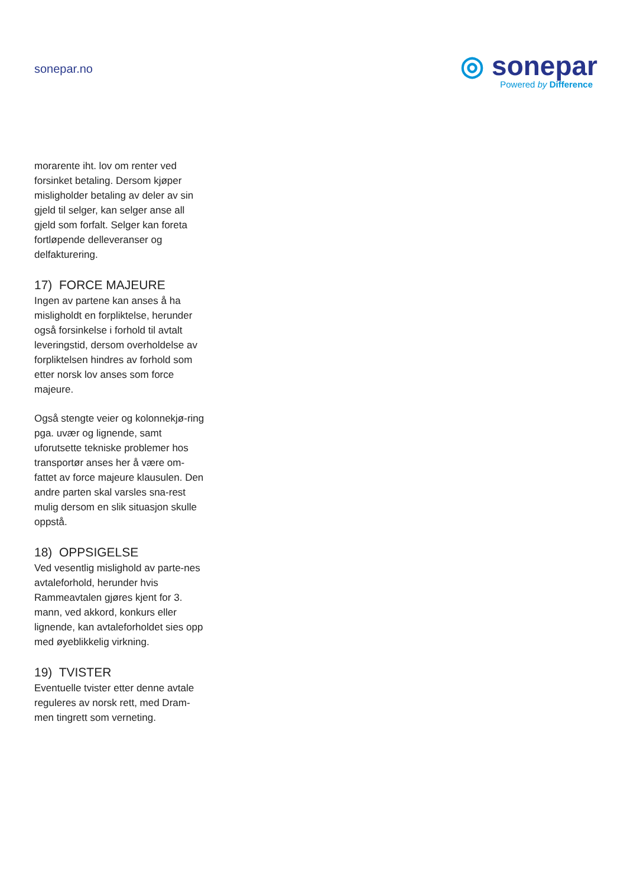sonepar.no
◎ sonepar
Powered by Difference
morarente iht. lov om renter ved forsinket betaling. Dersom kjøper misligholder betaling av deler av sin gjeld til selger, kan selger anse all gjeld som forfalt. Selger kan foreta fortløpende delleveranser og delfakturering.
17) FORCE MAJEURE
Ingen av partene kan anses å ha misligholdt en forpliktelse, herunder også forsinkelse i forhold til avtalt leveringstid, dersom overholdelse av forpliktelsen hindres av forhold som etter norsk lov anses som force majeure.
Også stengte veier og kolonnekjø-ring pga. uvær og lignende, samt uforutsette tekniske problemer hos transportør anses her å være om-fattet av force majeure klausulen. Den andre parten skal varsles sna-rest mulig dersom en slik situasjon skulle oppstå.
18) OPPSIGELSE
Ved vesentlig mislighold av parte-nes avtaleforhold, herunder hvis Rammeavtalen gjøres kjent for 3. mann, ved akkord, konkurs eller lignende, kan avtaleforholdet sies opp med øyeblikkelig virkning.
19) TVISTER
Eventuelle tvister etter denne avtale reguleres av norsk rett, med Dram-men tingrett som verneting.